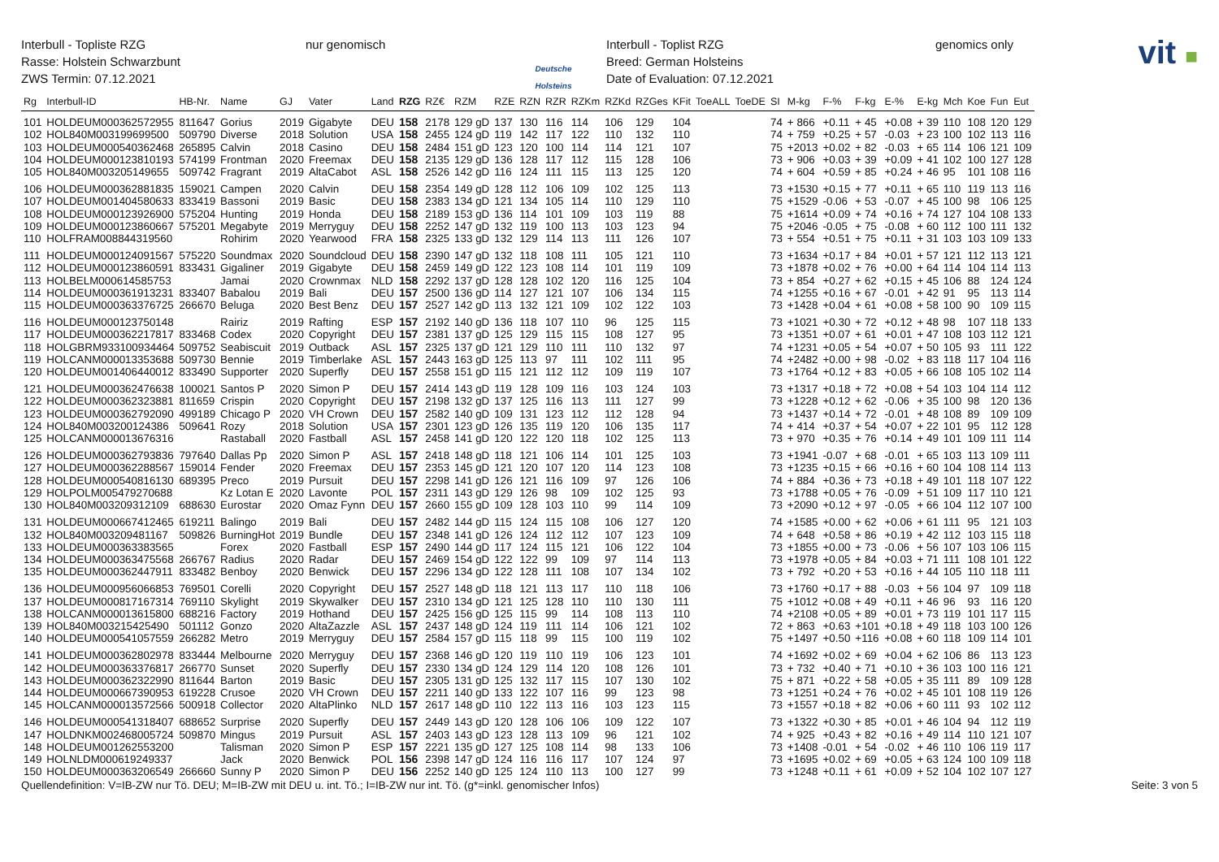Interbull - Topliste RZG
Rasse: Holstein Schwarzbunt
ZWS Termin: 07.12.2021
nur genomisch
Deutsche
Holsteins
Interbull - Toplist RZG
Breed: German Holsteins
Date of Evaluation: 07.12.2021
genomics only
vit ■
| Rg | Interbull-ID | HB-Nr. | Name | GJ | Vater | Land | RZG | RZ€ | RZM | RZE | RZN | RZR | RZKm | RZKd | RZGes | KFit | ToeALL | ToeDE | SI | M-kg | F-% | F-kg | E-% | E-kg | Mch | Koe | Fun | Eut |
| --- | --- | --- | --- | --- | --- | --- | --- | --- | --- | --- | --- | --- | --- | --- | --- | --- | --- | --- | --- | --- | --- | --- | --- | --- | --- | --- | --- | --- |
| 101 | HOLDEUM000362572955 | 811647 | Gorius | 2019 | Gigabyte | DEU | 158 | 2178 | 129 gD | 137 | 130 | 116 | 114 | 106 | 129 | 104 | | | 74 | + 866 | +0.11 | + 45 | +0.08 | + 39 | 110 | 108 | 120 | 129 |
| 102 | HOL840M003199699500 | 509790 | Diverse | 2018 | Solution | USA | 158 | 2455 | 124 gD | 119 | 142 | 117 | 122 | 110 | 132 | 110 | | | 74 | + 759 | +0.25 | + 57 | -0.03 | + 23 | 100 | 102 | 113 | 116 |
| 103 | HOLDEUM000540362468 | 265895 | Calvin | 2018 | Casino | DEU | 158 | 2484 | 151 gD | 123 | 120 | 100 | 114 | 114 | 121 | 107 | | | 75 | +2013 | +0.02 | + 82 | -0.03 | + 65 | 114 | 106 | 121 | 109 |
| 104 | HOLDEUM000123810193 | 574199 | Frontman | 2020 | Freemax | DEU | 158 | 2135 | 129 gD | 136 | 128 | 117 | 112 | 115 | 128 | 106 | | | 73 | + 906 | +0.03 | + 39 | +0.09 | + 41 | 102 | 100 | 127 | 128 |
| 105 | HOL840M003205149655 | 509742 | Fragrant | 2019 | AltaCabot | ASL | 158 | 2526 | 142 gD | 116 | 124 | 111 | 115 | 113 | 125 | 120 | | | 74 | + 604 | +0.59 | + 85 | +0.24 | + 46 | 95 | 101 | 108 | 116 |
| 106 | HOLDEUM000362881835 | 159021 | Campen | 2020 | Calvin | DEU | 158 | 2354 | 149 gD | 128 | 112 | 106 | 109 | 102 | 125 | 113 | | | 73 | +1530 | +0.15 | + 77 | +0.11 | + 65 | 110 | 119 | 113 | 116 |
| 107 | HOLDEUM001404580633 | 833419 | Bassoni | 2019 | Basic | DEU | 158 | 2383 | 134 gD | 121 | 134 | 105 | 114 | 110 | 129 | 110 | | | 75 | +1529 | -0.06 | + 53 | -0.07 | + 45 | 100 | 98 | 106 | 125 |
| 108 | HOLDEUM000123926900 | 575204 | Hunting | 2019 | Honda | DEU | 158 | 2189 | 153 gD | 136 | 114 | 101 | 109 | 103 | 119 | 88 | | | 75 | +1614 | +0.09 | + 74 | +0.16 | + 74 | 127 | 104 | 108 | 133 |
| 109 | HOLDEUM000123860667 | 575201 | Megabyte | 2019 | Merryguy | DEU | 158 | 2252 | 147 gD | 132 | 119 | 100 | 113 | 103 | 123 | 94 | | | 75 | +2046 | -0.05 | + 75 | -0.08 | + 60 | 112 | 100 | 111 | 132 |
| 110 | HOLFRAM008844319560 | | Rohirim | 2020 | Yearwood | FRA | 158 | 2325 | 133 gD | 132 | 129 | 114 | 113 | 111 | 126 | 107 | | | 73 | + 554 | +0.51 | + 75 | +0.11 | + 31 | 103 | 103 | 109 | 133 |
| 111 | HOLDEUM000124091567 | 575220 | Soundmax | 2020 | Soundcloud | DEU | 158 | 2390 | 147 gD | 132 | 118 | 108 | 111 | 105 | 121 | 110 | | | 73 | +1634 | +0.17 | + 84 | +0.01 | + 57 | 121 | 112 | 113 | 121 |
| 112 | HOLDEUM000123860591 | 833431 | Gigaliner | 2019 | Gigabyte | DEU | 158 | 2459 | 149 gD | 122 | 123 | 108 | 114 | 101 | 119 | 109 | | | 73 | +1878 | +0.02 | + 76 | +0.00 | + 64 | 114 | 104 | 114 | 113 |
| 113 | HOLBELM000614585753 | | Jamai | 2020 | Crownmax | NLD | 158 | 2292 | 137 gD | 128 | 128 | 102 | 120 | 116 | 125 | 104 | | | 73 | + 854 | +0.27 | + 62 | +0.15 | + 45 | 106 | 88 | 124 | 124 |
| 114 | HOLDEUM000361913231 | 833407 | Babalou | 2019 | Bali | DEU | 157 | 2500 | 136 gD | 114 | 127 | 121 | 107 | 106 | 134 | 115 | | | 74 | +1255 | +0.16 | + 67 | -0.01 | + 42 | 91 | 95 | 113 | 114 |
| 115 | HOLDEUM000363376725 | 266670 | Beluga | 2020 | Best Benz | DEU | 157 | 2527 | 142 gD | 113 | 132 | 121 | 109 | 102 | 122 | 103 | | | 73 | +1428 | +0.04 | + 61 | +0.08 | + 58 | 100 | 90 | 109 | 115 |
| 116 | HOLDEUM000123750148 | | Rairiz | 2019 | Rafting | ESP | 157 | 2192 | 140 gD | 136 | 118 | 107 | 110 | 96 | 125 | 115 | | | 73 | +1021 | +0.30 | + 72 | +0.12 | + 48 | 98 | 107 | 118 | 133 |
| 117 | HOLDEUM000362217817 | 833468 | Codex | 2020 | Copyright | DEU | 157 | 2381 | 137 gD | 125 | 129 | 115 | 115 | 108 | 127 | 95 | | | 73 | +1351 | +0.07 | + 61 | +0.01 | + 47 | 108 | 103 | 112 | 121 |
| 118 | HOLGBRM933100934464 | 509752 | Seabiscuit | 2019 | Outback | ASL | 157 | 2325 | 137 gD | 121 | 129 | 110 | 111 | 110 | 132 | 97 | | | 74 | +1231 | +0.05 | + 54 | +0.07 | + 50 | 105 | 93 | 111 | 122 |
| 119 | HOLCANM000013353688 | 509730 | Bennie | 2019 | Timberlake | ASL | 157 | 2443 | 163 gD | 125 | 113 | 97 | 111 | 102 | 111 | 95 | | | 74 | +2482 | +0.00 | + 98 | -0.02 | + 83 | 118 | 117 | 104 | 116 |
| 120 | HOLDEUM001406440012 | 833490 | Supporter | 2020 | Superfly | DEU | 157 | 2558 | 151 gD | 115 | 121 | 112 | 112 | 109 | 119 | 107 | | | 73 | +1764 | +0.12 | + 83 | +0.05 | + 66 | 108 | 105 | 102 | 114 |
| 121 | HOLDEUM000362476638 | 100021 | Santos P | 2020 | Simon P | DEU | 157 | 2414 | 143 gD | 119 | 128 | 109 | 116 | 103 | 124 | 103 | | | 73 | +1317 | +0.18 | + 72 | +0.08 | + 54 | 103 | 104 | 114 | 112 |
| 122 | HOLDEUM000362323881 | 811659 | Crispin | 2020 | Copyright | DEU | 157 | 2198 | 132 gD | 137 | 125 | 116 | 113 | 111 | 127 | 99 | | | 73 | +1228 | +0.12 | + 62 | -0.06 | + 35 | 100 | 98 | 120 | 136 |
| 123 | HOLDEUM000362792090 | 499189 | Chicago P | 2020 | VH Crown | DEU | 157 | 2582 | 140 gD | 109 | 131 | 123 | 112 | 112 | 128 | 94 | | | 73 | +1437 | +0.14 | + 72 | -0.01 | + 48 | 108 | 89 | 109 | 109 |
| 124 | HOL840M003200124386 | 509641 | Rozy | 2018 | Solution | USA | 157 | 2301 | 123 gD | 126 | 135 | 119 | 120 | 106 | 135 | 117 | | | 74 | + 414 | +0.37 | + 54 | +0.07 | + 22 | 101 | 95 | 112 | 128 |
| 125 | HOLCANM000013676316 | | Rastaball | 2020 | Fastball | ASL | 157 | 2458 | 141 gD | 120 | 122 | 120 | 118 | 102 | 125 | 113 | | | 73 | + 970 | +0.35 | + 76 | +0.14 | + 49 | 101 | 109 | 111 | 114 |
| 126 | HOLDEUM000362793836 | 797640 | Dallas Pp | 2020 | Simon P | ASL | 157 | 2418 | 148 gD | 118 | 121 | 106 | 114 | 101 | 125 | 103 | | | 73 | +1941 | -0.07 | + 68 | -0.01 | + 65 | 103 | 113 | 109 | 111 |
| 127 | HOLDEUM000362288567 | 159014 | Fender | 2020 | Freemax | DEU | 157 | 2353 | 145 gD | 121 | 120 | 107 | 120 | 114 | 123 | 108 | | | 73 | +1235 | +0.15 | + 66 | +0.16 | + 60 | 104 | 108 | 114 | 113 |
| 128 | HOLDEUM000540816130 | 689395 | Preco | 2019 | Pursuit | DEU | 157 | 2298 | 141 gD | 126 | 121 | 116 | 109 | 97 | 126 | 106 | | | 74 | + 884 | +0.36 | + 73 | +0.18 | + 49 | 101 | 118 | 107 | 122 |
| 129 | HOLPOLM005479270688 | | Kz Lotan E | 2020 | Lavonte | POL | 157 | 2311 | 143 gD | 129 | 126 | 98 | 109 | 102 | 125 | 93 | | | 73 | +1788 | +0.05 | + 76 | -0.09 | + 51 | 109 | 117 | 110 | 121 |
| 130 | HOL840M003209312109 | 688630 | Eurostar | 2020 | Omaz Fynn | DEU | 157 | 2660 | 155 gD | 109 | 128 | 103 | 110 | 99 | 114 | 109 | | | 73 | +2090 | +0.12 | + 97 | -0.05 | + 66 | 104 | 112 | 107 | 100 |
| 131 | HOLDEUM000667412465 | 619211 | Balingo | 2019 | Bali | DEU | 157 | 2482 | 144 gD | 115 | 124 | 115 | 108 | 106 | 127 | 120 | | | 74 | +1585 | +0.00 | + 62 | +0.06 | + 61 | 111 | 95 | 121 | 103 |
| 132 | HOL840M003209481167 | 509826 | BurningHot | 2019 | Bundle | DEU | 157 | 2348 | 141 gD | 126 | 124 | 112 | 112 | 107 | 123 | 109 | | | 74 | + 648 | +0.58 | + 86 | +0.19 | + 42 | 112 | 103 | 115 | 118 |
| 133 | HOLDEUM000363383565 | | Forex | 2020 | Fastball | ESP | 157 | 2490 | 144 gD | 117 | 124 | 115 | 121 | 106 | 122 | 104 | | | 73 | +1855 | +0.00 | + 73 | -0.06 | + 56 | 107 | 103 | 106 | 115 |
| 134 | HOLDEUM000363475568 | 266767 | Radius | 2020 | Radar | DEU | 157 | 2469 | 154 gD | 122 | 122 | 99 | 109 | 97 | 114 | 113 | | | 73 | +1978 | +0.05 | + 84 | +0.03 | + 71 | 111 | 108 | 101 | 122 |
| 135 | HOLDEUM000362447911 | 833482 | Benboy | 2020 | Benwick | DEU | 157 | 2296 | 134 gD | 122 | 128 | 111 | 108 | 107 | 134 | 102 | | | 73 | + 792 | +0.20 | + 53 | +0.16 | + 44 | 105 | 110 | 118 | 111 |
| 136 | HOLDEUM000956066853 | 769501 | Corelli | 2020 | Copyright | DEU | 157 | 2527 | 148 gD | 118 | 121 | 113 | 117 | 110 | 118 | 106 | | | 73 | +1760 | +0.17 | + 88 | -0.03 | + 56 | 104 | 97 | 109 | 118 |
| 137 | HOLDEUM000817167314 | 769110 | Skylight | 2019 | Skywalker | DEU | 157 | 2310 | 134 gD | 121 | 125 | 128 | 110 | 110 | 130 | 111 | | | 75 | +1012 | +0.08 | + 49 | +0.11 | + 46 | 96 | 93 | 116 | 120 |
| 138 | HOLCANM000013615800 | 688216 | Factory | 2019 | Hothand | DEU | 157 | 2425 | 156 gD | 125 | 115 | 99 | 114 | 108 | 113 | 110 | | | 74 | +2108 | +0.05 | + 89 | +0.01 | + 73 | 119 | 101 | 117 | 115 |
| 139 | HOL840M003215425490 | 501112 | Gonzo | 2020 | AltaZazzle | ASL | 157 | 2437 | 148 gD | 124 | 119 | 111 | 114 | 106 | 121 | 102 | | | 72 | + 863 | +0.63 | +101 | +0.18 | + 49 | 118 | 103 | 100 | 126 |
| 140 | HOLDEUM000541057559 | 266282 | Metro | 2019 | Merryguy | DEU | 157 | 2584 | 157 gD | 115 | 118 | 99 | 115 | 100 | 119 | 102 | | | 75 | +1497 | +0.50 | +116 | +0.08 | + 60 | 118 | 109 | 114 | 101 |
| 141 | HOLDEUM000362802978 | 833444 | Melbourne | 2020 | Merryguy | DEU | 157 | 2368 | 146 gD | 120 | 119 | 110 | 119 | 106 | 123 | 101 | | | 74 | +1692 | +0.02 | + 69 | +0.04 | + 62 | 106 | 86 | 113 | 123 |
| 142 | HOLDEUM000363376817 | 266770 | Sunset | 2020 | Superfly | DEU | 157 | 2330 | 134 gD | 124 | 129 | 114 | 120 | 108 | 126 | 101 | | | 73 | + 732 | +0.40 | + 71 | +0.10 | + 36 | 103 | 100 | 116 | 121 |
| 143 | HOLDEUM000362322990 | 811644 | Barton | 2019 | Basic | DEU | 157 | 2305 | 131 gD | 125 | 132 | 117 | 115 | 107 | 130 | 102 | | | 75 | + 871 | +0.22 | + 58 | +0.05 | + 35 | 111 | 89 | 109 | 128 |
| 144 | HOLDEUM000667390953 | 619228 | Crusoe | 2020 | VH Crown | DEU | 157 | 2211 | 140 gD | 133 | 122 | 107 | 116 | 99 | 123 | 98 | | | 73 | +1251 | +0.24 | + 76 | +0.02 | + 45 | 101 | 108 | 119 | 126 |
| 145 | HOLCANM000013572566 | 500918 | Collector | 2020 | AltaPlinko | NLD | 157 | 2617 | 148 gD | 110 | 122 | 113 | 116 | 103 | 123 | 115 | | | 73 | +1557 | +0.18 | + 82 | +0.06 | + 60 | 111 | 93 | 102 | 112 |
| 146 | HOLDEUM000541318407 | 688652 | Surprise | 2020 | Superfly | DEU | 157 | 2449 | 143 gD | 120 | 128 | 106 | 106 | 109 | 122 | 107 | | | 73 | +1322 | +0.30 | + 85 | +0.01 | + 46 | 104 | 94 | 112 | 119 |
| 147 | HOLDNKM002468005724 | 509870 | Mingus | 2019 | Pursuit | ASL | 157 | 2403 | 143 gD | 123 | 128 | 113 | 109 | 96 | 121 | 102 | | | 74 | + 925 | +0.43 | + 82 | +0.16 | + 49 | 114 | 110 | 121 | 107 |
| 148 | HOLDEUM001262553200 | | Talisman | 2020 | Simon P | ESP | 157 | 2221 | 135 gD | 127 | 125 | 108 | 114 | 98 | 133 | 106 | | | 73 | +1408 | -0.01 | + 54 | -0.02 | + 46 | 110 | 106 | 119 | 117 |
| 149 | HOLNLDM000619249337 | | Jack | 2020 | Benwick | POL | 156 | 2398 | 147 gD | 124 | 116 | 116 | 117 | 107 | 124 | 97 | | | 73 | +1695 | +0.02 | + 69 | +0.05 | + 63 | 124 | 100 | 109 | 118 |
| 150 | HOLDEUM000363206549 | 266660 | Sunny P | 2020 | Simon P | DEU | 156 | 2252 | 140 gD | 125 | 124 | 110 | 113 | 100 | 127 | 99 | | | 73 | +1248 | +0.11 | + 61 | +0.09 | + 52 | 104 | 102 | 107 | 127 |
Quellendefinition: V=IB-ZW nur Tö. DEU; M=IB-ZW mit DEU u. int. Tö.; I=IB-ZW nur int. Tö. (g*=inkl. genomischer Infos) Seite: 3 von 5